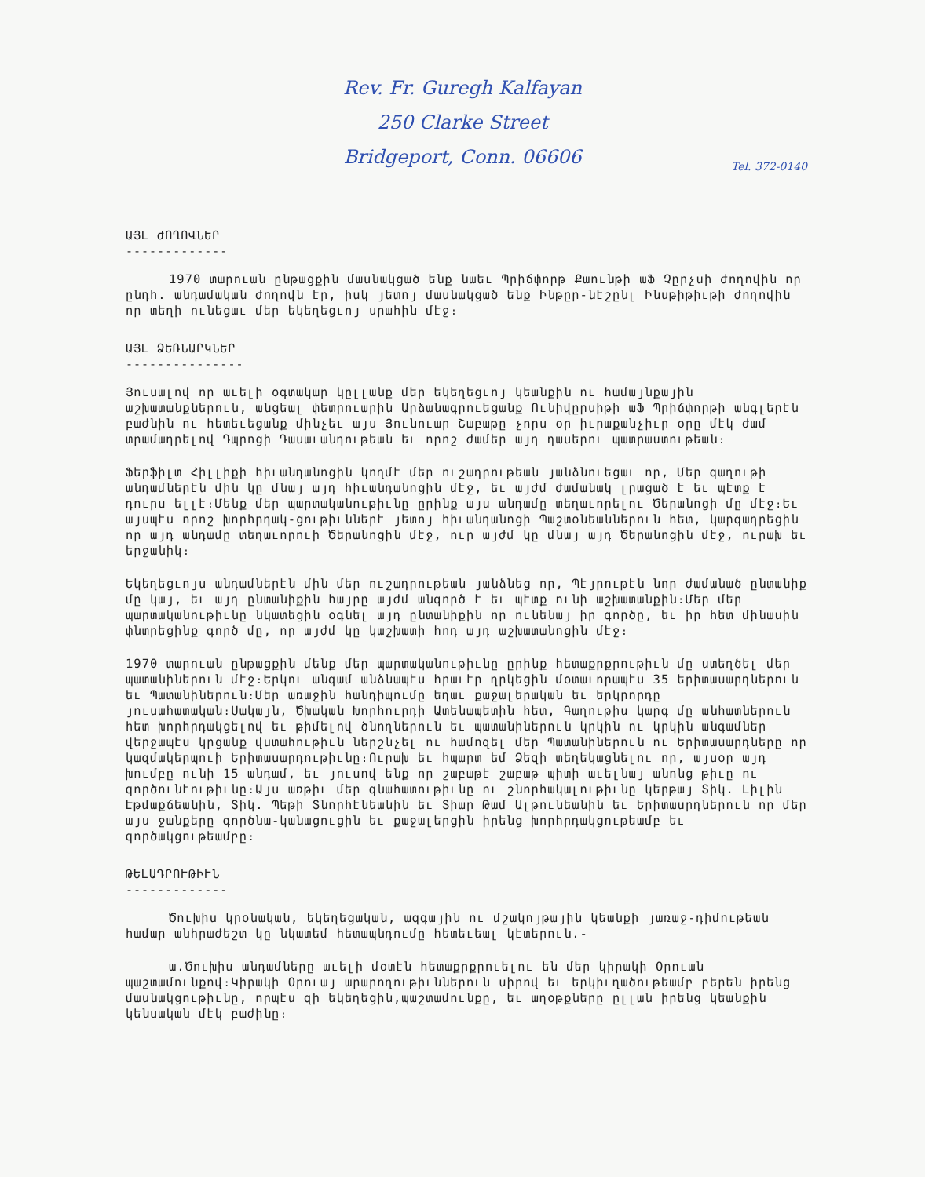Rev. Fr. Guregh Kalfayan
250 Clarke Street
Bridgeport, Conn. 06606
Tel. 372-0140
ԱՅԼ ԺՈՂՈՎՆԵՐ
-------------
1970 տարուան ընթացքին մասնակցած ենք նաեւ Պրիճփորթ Քաունթի աՖ Չըրչսի ժողովին որ ընդհ. անդամական ժողովն էր, իսկ յետոյ մասնակցած ենք Ինթըր-նէշընլ Ինսթիթիւթի ժողովին որ տեղի ունեցաւ մեր եկեղեցւոյ սրահին մէջ։
ԱՅԼ ՁԵՌՆԱՐԿՆԵՐ
---------------
Յուսալով որ աւելի օգտակար կըլլանք մեր եկեղեցւոյ կեանքին ու համայնքային աշխատանքներուն, անցեալ փետրուարին Արձանագրուեցանք Ունիվըրսիթի աՖ Պրիճփորթի անգլերէն բաժնին ու հետեւեցանք մինչեւ այս Յունուար Շաբաթը չորս օր իւրաքանչիւր օրը մէկ ժամ տրամադրելով Դպրոցի Դասաւանդութեան եւ որոշ ժամեր այդ դասերու պատրաստութեան։
Ֆերֆիլտ Հիլլիքի հիւանդանոցին կողմէ մեր ուշադրութեան յանձնուեցաւ որ, Մեր գաղութի անդամներէն մին կը մնայ այդ հիւանդանոցին մէջ, եւ այժմ ժամանակ լրացած է եւ պէտք է դուրս ելլէ։Մենք մեր պարտականութիւնը ըրինք այս անդամը տեղաւորելու Ծերանոցի մը մէջ։Եւ այսպէս որոշ խորհրդակ-ցութիւններէ յետոյ հիւանդանոցի Պաշտօնեաններուն հետ, կարգադրեցին որ այդ անդամը տեղաւորուի Ծերանոցին մէջ, ուր այժմ կը մնայ այդ Ծերանոցին մէջ, ուրախ եւ երջանիկ։
Եկեղեցւոյս անդամներէն մին մեր ուշադրութեան յանձնեց որ, Պէյրութէն նոր ժամանած ընտանիք մը կայ, եւ այդ ընտանիքին հայրը այժմ անգործ է եւ պէտք ունի աշխատանքին։Մեր մեր պարտականութիւնը նկատեցին օգնել այդ ընտանիքին որ ունենայ իր գործը, եւ իր հետ մինասին փնտրեցինք գործ մը, որ այժմ կը կաշխատի հոդ այդ աշխատանոցին մէջ։
1970 տարուան ընթացքին մենք մեր պարտականութիւնը ըրինք հետաքրքրութիւն մը ստեղծել մեր պատանիներուն մէջ։Երկու անգամ անձնապէս հրաւէր ղրկեցին մօտաւորապէս 35 երիտասարդներուն եւ Պատանիներուն։Մեր առաջին հանդիպումը եղաւ քաջալերական եւ երկրորդը յուսահատական։Սակայն, Ծխական Խորհուրդի Ատենապետին հետ, Գաղութիս կարգ մը անհատներուն հետ խորհրդակցելով եւ թիմելով ծնողներուն եւ պատանիներուն կրկին ու կրկին անգամներ վերջապէս կրցանք վստահութիւն ներշնչել ու համոզել մեր Պատանիներուն ու Երիտասարդները որ կազմակերպուի Երիտասարդութիւնը։Ուրախ եւ հպարտ եմ Ձեզի տեղեկացնելու որ, այսօր այդ խումբը ունի 15 անդամ, եւ յուսով ենք որ շաբաթէ շաբաթ պիտի աւելնայ անոնց թիւը ու գործունէութիւնը։Այս առթիւ մեր գնահատութիւնը ու շնորհակալութիւնը կերթայ Տիկ. Լիլին Էթմաքճեանին, Տիկ. Պեթի Տնորհէնեանին եւ Տիար Թամ Ալթունեանին եւ Երիտասրդներուն որ մեր այս ջանքերը գործնա-կանացուցին եւ քաջալերցին իրենց խորհրդակցութեամբ եւ գործակցութեամբը։
ԹԵԼԱԴՐՈՒԹԻՒՆ
-------------
Ծուխիս կրօնական, եկեղեցական, ազգային ու մշակոյթային կեանքի յառաջ-դիմութեան համար անհրաժեշտ կը նկատեմ հետապնդումը հետեւեալ կէտերուն.-
ա.Ծուխիս անդամները աւելի մօտէն հետաքրքրուելու են մեր կիրակի Օրուան պաշտամունքով։Կիրակի Օրուայ արարողութիւններուն սիրով եւ երկիւղածութեամբ բերեն իրենց մասնակցութիւնը, որպէս զի եկեղեցին,պաշտամունքը, եւ աղօթքները ըլլան իրենց կեանքին կենսական մէկ բաժինը։